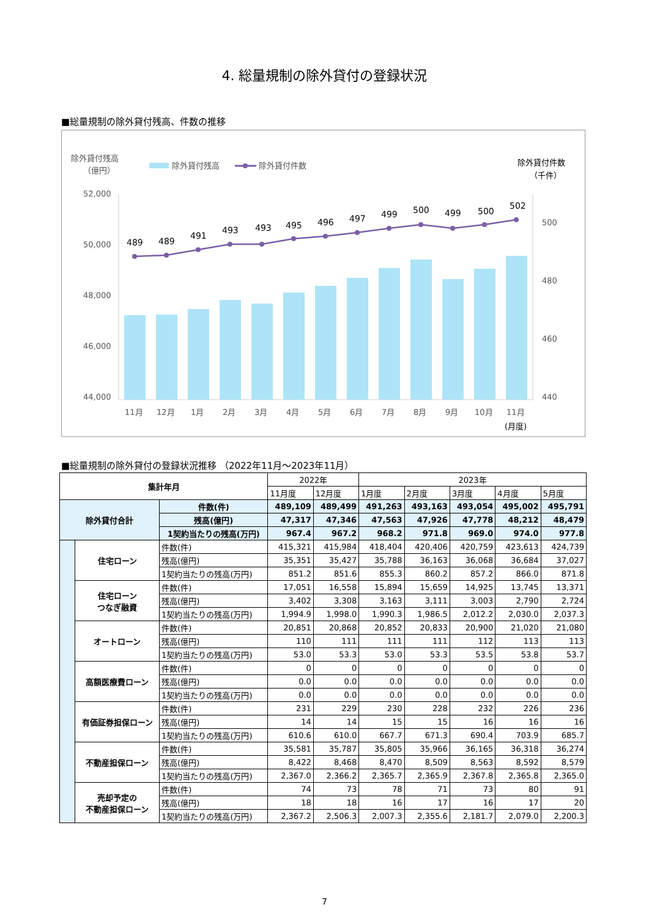4. 総量規制の除外貸付の登録状況
■総量規制の除外貸付残高、件数の推移
除外貸付残高
（億円）
除外貸付残高
除外貸付件数
除外貸付件数
（千件）
52,000
50,000
48,000
46,000
44,000
500
480
460
440
489
489
491
493
493
495
496
497
499
500
499
500
502
11月
12月
1月
2月
3月
4月
5月
6月
7月
8月
9月
10月
11月
(月度)
■総量規制の除外貸付の登録状況推移 （2022年11月～2023年11月）
| 集計年月 | | | 2022年 | | 2023年 | | | | |
| | | | 11月度 | 12月度 | 1月度 | 2月度 | 3月度 | 4月度 | 5月度 |
| 除外貸付合計 | | 件数(件) | 489,109 | 489,499 | 491,263 | 493,163 | 493,054 | 495,002 | 495,791 |
| | | 残高(億円) | 47,317 | 47,346 | 47,563 | 47,926 | 47,778 | 48,212 | 48,479 |
| | | 1契約当たりの残高(万円) | 967.4 | 967.2 | 968.2 | 971.8 | 969.0 | 974.0 | 977.8 |
| | 住宅ローン | 件数(件) | 415,321 | 415,984 | 418,404 | 420,406 | 420,759 | 423,613 | 424,739 |
| | | 残高(億円) | 35,351 | 35,427 | 35,788 | 36,163 | 36,068 | 36,684 | 37,027 |
| | | 1契約当たりの残高(万円) | 851.2 | 851.6 | 855.3 | 860.2 | 857.2 | 866.0 | 871.8 |
| | 住宅ローン つなぎ融資 | 件数(件) | 17,051 | 16,558 | 15,894 | 15,659 | 14,925 | 13,745 | 13,371 |
| | | 残高(億円) | 3,402 | 3,308 | 3,163 | 3,111 | 3,003 | 2,790 | 2,724 |
| | | 1契約当たりの残高(万円) | 1,994.9 | 1,998.0 | 1,990.3 | 1,986.5 | 2,012.2 | 2,030.0 | 2,037.3 |
| | オートローン | 件数(件) | 20,851 | 20,868 | 20,852 | 20,833 | 20,900 | 21,020 | 21,080 |
| | | 残高(億円) | 110 | 111 | 111 | 111 | 112 | 113 | 113 |
| | | 1契約当たりの残高(万円) | 53.0 | 53.3 | 53.0 | 53.3 | 53.5 | 53.8 | 53.7 |
| | 高額医療費ローン | 件数(件) | 0 | 0 | 0 | 0 | 0 | 0 | 0 |
| | | 残高(億円) | 0.0 | 0.0 | 0.0 | 0.0 | 0.0 | 0.0 | 0.0 |
| | | 1契約当たりの残高(万円) | 0.0 | 0.0 | 0.0 | 0.0 | 0.0 | 0.0 | 0.0 |
| | 有価証券担保ローン | 件数(件) | 231 | 229 | 230 | 228 | 232 | 226 | 236 |
| | | 残高(億円) | 14 | 14 | 15 | 15 | 16 | 16 | 16 |
| | | 1契約当たりの残高(万円) | 610.6 | 610.0 | 667.7 | 671.3 | 690.4 | 703.9 | 685.7 |
| | 不動産担保ローン | 件数(件) | 35,581 | 35,787 | 35,805 | 35,966 | 36,165 | 36,318 | 36,274 |
| | | 残高(億円) | 8,422 | 8,468 | 8,470 | 8,509 | 8,563 | 8,592 | 8,579 |
| | | 1契約当たりの残高(万円) | 2,367.0 | 2,366.2 | 2,365.7 | 2,365.9 | 2,367.8 | 2,365.8 | 2,365.0 |
| | 売却予定の 不動産担保ローン | 件数(件) | 74 | 73 | 78 | 71 | 73 | 80 | 91 |
| | | 残高(億円) | 18 | 18 | 16 | 17 | 16 | 17 | 20 |
| | | 1契約当たりの残高(万円) | 2,367.2 | 2,506.3 | 2,007.3 | 2,355.6 | 2,181.7 | 2,079.0 | 2,200.3 |
7